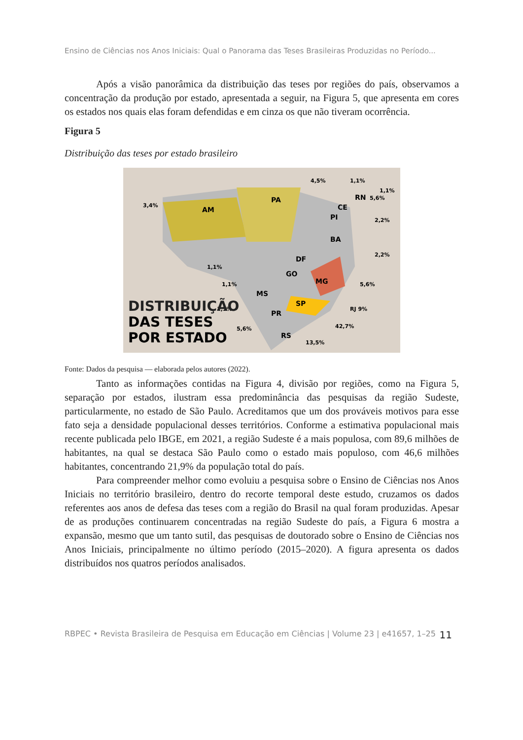Ensino de Ciências nos Anos Iniciais: Qual o Panorama das Teses Brasileiras Produzidas no Período...
Após a visão panorâmica da distribuição das teses por regiões do país, observamos a concentração da produção por estado, apresentada a seguir, na Figura 5, que apresenta em cores os estados nos quais elas foram defendidas e em cinza os que não tiveram ocorrência.
Figura 5
Distribuição das teses por estado brasileiro
AM
PA
BA
MG
SP
RS
PR
MS
GO
DF
PI
CE
RN
3,4%
4,5%
1,1%
1,1%
5,6%
2,2%
2,2%
5,6%
RJ 9%
42,7%
13,5%
5,6%
1,1%
1,1%
1,1%
DISTRIBUIÇÃO
DAS TESES
POR ESTADO
Fonte: Dados da pesquisa — elaborada pelos autores (2022).
Tanto as informações contidas na Figura 4, divisão por regiões, como na Figura 5, separação por estados, ilustram essa predominância das pesquisas da região Sudeste, particularmente, no estado de São Paulo. Acreditamos que um dos prováveis motivos para esse fato seja a densidade populacional desses territórios. Conforme a estimativa populacional mais recente publicada pelo IBGE, em 2021, a região Sudeste é a mais populosa, com 89,6 milhões de habitantes, na qual se destaca São Paulo como o estado mais populoso, com 46,6 milhões habitantes, concentrando 21,9% da população total do país.
Para compreender melhor como evoluiu a pesquisa sobre o Ensino de Ciências nos Anos Iniciais no território brasileiro, dentro do recorte temporal deste estudo, cruzamos os dados referentes aos anos de defesa das teses com a região do Brasil na qual foram produzidas. Apesar de as produções continuarem concentradas na região Sudeste do país, a Figura 6 mostra a expansão, mesmo que um tanto sutil, das pesquisas de doutorado sobre o Ensino de Ciências nos Anos Iniciais, principalmente no último período (2015–2020). A figura apresenta os dados distribuídos nos quatros períodos analisados.
RBPEC • Revista Brasileira de Pesquisa em Educação em Ciências | Volume 23 | e41657, 1–25 11